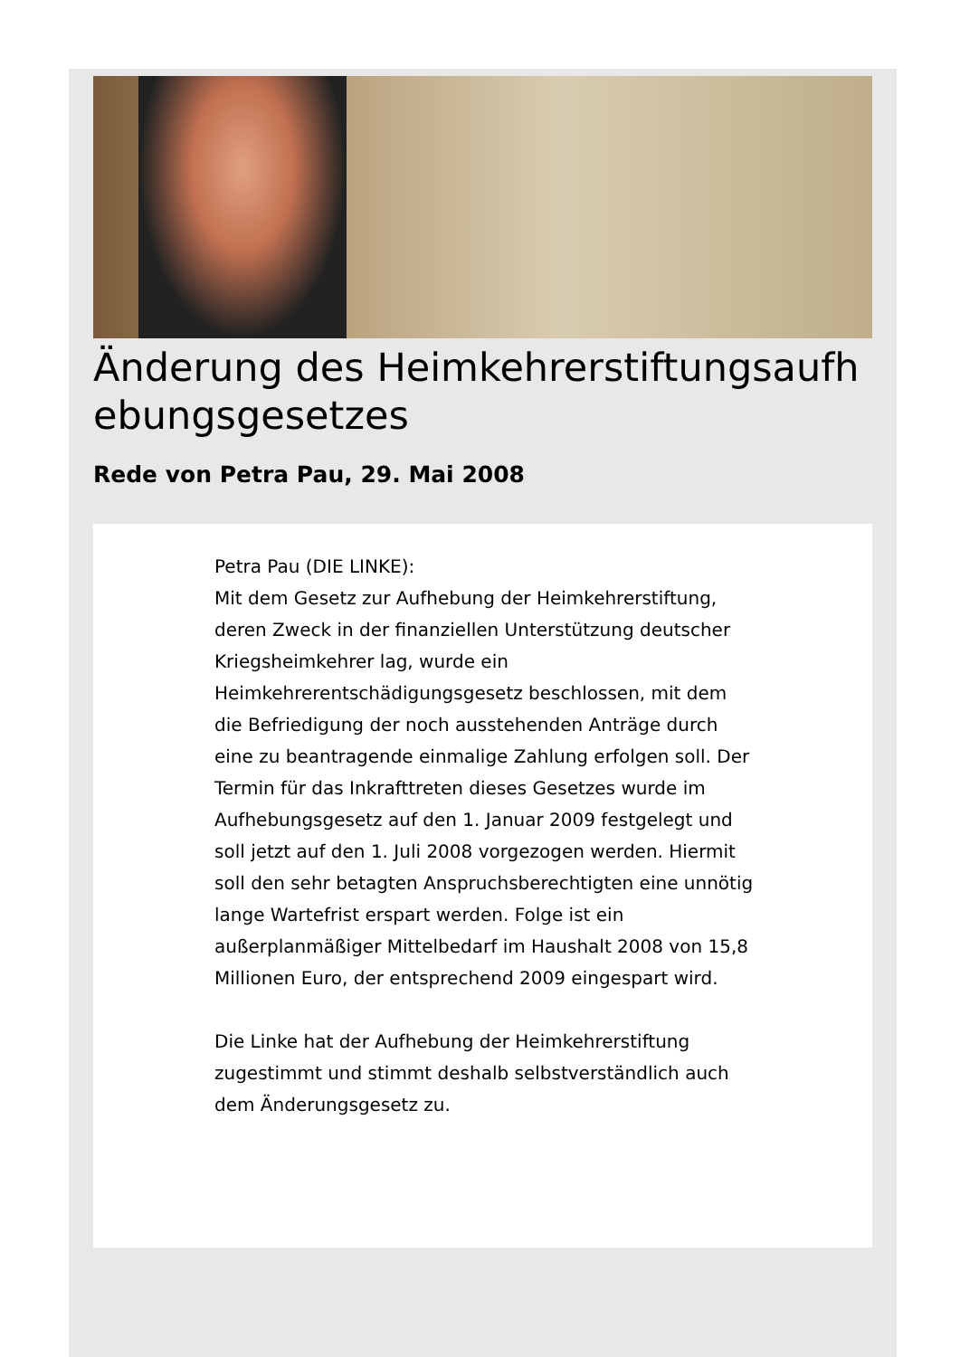Änderung des Heimkehrerstiftungsaufhebungsgesetzes
Rede von Petra Pau, 29. Mai 2008
Petra Pau (DIE LINKE):
Mit dem Gesetz zur Aufhebung der Heimkehrerstiftung, deren Zweck in der finanziellen Unterstützung deutscher Kriegsheimkehrer lag, wurde ein Heimkehrerentschädigungsgesetz beschlossen, mit dem die Befriedigung der noch ausstehenden Anträge durch eine zu beantragende einmalige Zahlung erfolgen soll. Der Termin für das Inkrafttreten dieses Gesetzes wurde im Aufhebungsgesetz auf den 1. Januar 2009 festgelegt und soll jetzt auf den 1. Juli 2008 vorgezogen werden. Hiermit soll den sehr betagten Anspruchsberechtigten eine unnötig lange Wartefrist erspart werden. Folge ist ein außerplanmäßiger Mittelbedarf im Haushalt 2008 von 15,8 Millionen Euro, der entsprechend 2009 eingespart wird.
Die Linke hat der Aufhebung der Heimkehrerstiftung zugestimmt und stimmt deshalb selbstverständlich auch dem Änderungsgesetz zu.